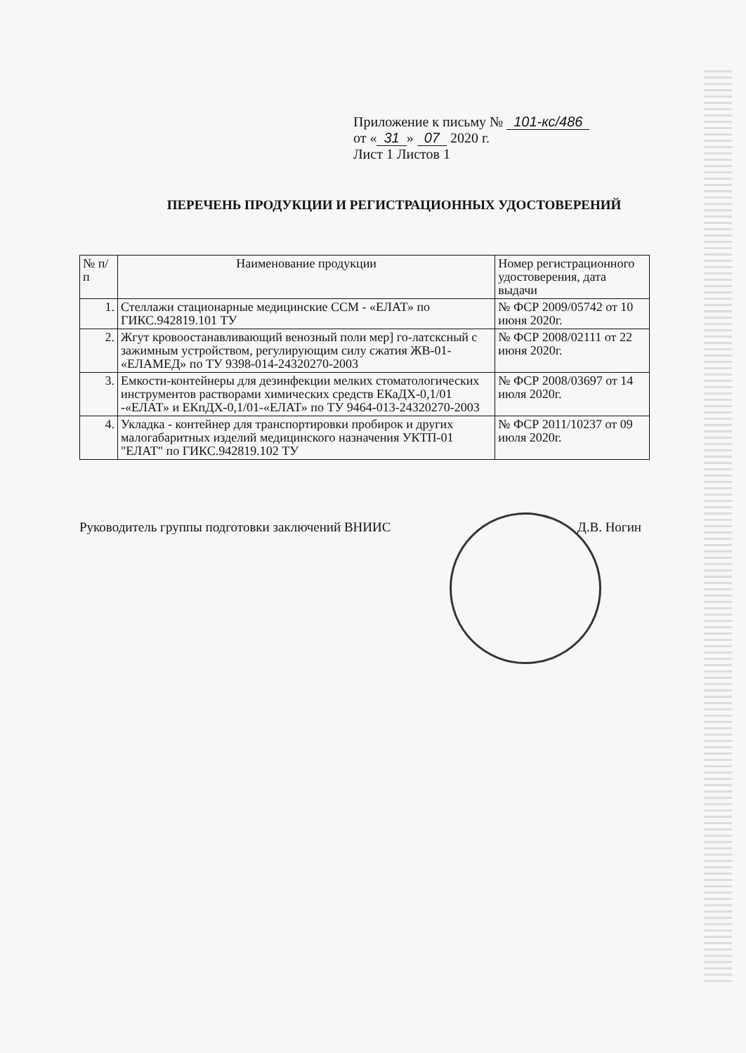Приложение к письму № 101-кс/486
от « 31 » 07 2020 г.
Лист 1 Листов 1
ПЕРЕЧЕНЬ ПРОДУКЦИИ И РЕГИСТРАЦИОННЫХ УДОСТОВЕРЕНИЙ
| № п/п | Наименование продукции | Номер регистрационного удостоверения, дата выдачи |
| --- | --- | --- |
| 1. | Стеллажи стационарные медицинские ССМ - «ЕЛАТ» по ГИКС.942819.101 ТУ | № ФСР 2009/05742 от 10 июня 2020г. |
| 2. | Жгут кровоостанавливающий венозный поли мер] го-латсксный с зажимным устройством, регулирующим силу сжатия ЖВ-01- «ЕЛАМЕД» по ТУ 9398-014-24320270-2003 | № ФСР 2008/02111 от 22 июня 2020г. |
| 3. | Емкости-контейнеры для дезинфекции мелких стоматологических инструментов растворами химических средств ЕКаДХ-0,1/01 -«ЕЛАТ» и ЕКпДХ-0,1/01-«ЕЛАТ» по ТУ 9464-013-24320270-2003 | № ФСР 2008/03697 от 14 июля 2020г. |
| 4. | Укладка - контейнер для транспортировки пробирок и других малогабаритных изделий медицинского назначения УКТП-01 "ЕЛАТ" по ГИКС.942819.102 ТУ | № ФСР 2011/10237 от 09 июля 2020г. |
Руководитель группы подготовки заключений ВНИИС Д.В. Ногин